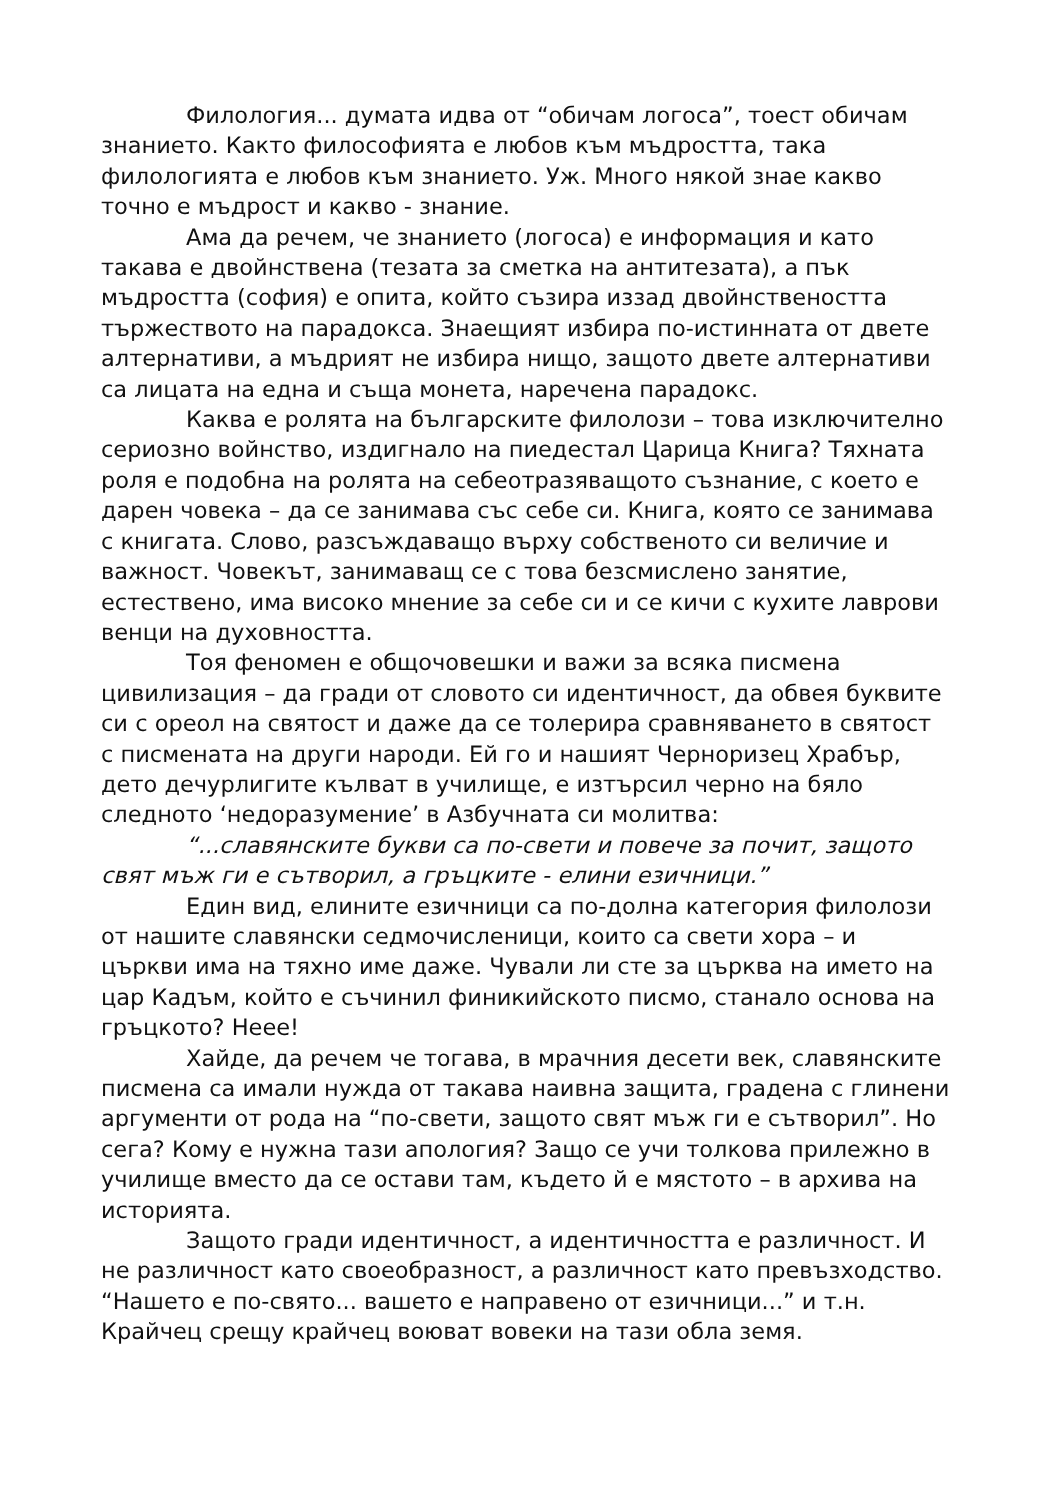Филология... думата идва от “обичам логоса”, тоест обичам знанието. Както философията е любов към мъдростта, така филологията е любов към знанието. Уж. Много някой знае какво точно е мъдрост и какво - знание.
Ама да речем, че знанието (логоса) е информация и като такава е двойнствена (тезата за сметка на антитезата), а пък мъдростта (софия) е опита, който съзира иззад двойнствеността тържеството на парадокса. Знаещият избира по-истинната от двете алтернативи, а мъдрият не избира нищо, защото двете алтернативи са лицата на една и съща монета, наречена парадокс.
Каква е ролята на българските филолози – това изключително сериозно войнство, издигнало на пиедестал Царица Книга? Тяхната роля е подобна на ролята на себеотразяващото съзнание, с което е дарен човека – да се занимава със себе си. Книга, която се занимава с книгата. Слово, разсъждаващо върху собственото си величие и важност. Човекът, занимаващ се с това безсмислено занятие, естествено, има високо мнение за себе си и се кичи с кухите лаврови венци на духовността.
Тоя феномен е общочовешки и важи за всяка писмена цивилизация – да гради от словото си идентичност, да обвея буквите си с ореол на святост и даже да се толерира сравняването в святост с писмената на други народи. Ей го и нашият Черноризец Храбър, дето дечурлигите кълват в училище, е изтърсил черно на бяло следното ‘недоразумение’ в Азбучната си молитва:
“...славянските букви са по-свети и повече за почит, защото свят мъж ги е сътворил, а гръцките - елини езичници.”
Един вид, елините езичници са по-долна категория филолози от нашите славянски седмочисленици, които са свети хора – и църкви има на тяхно име даже. Чували ли сте за църква на името на цар Кадъм, който е съчинил финикийското писмо, станало основа на гръцкото? Неее!
Хайде, да речем че тогава, в мрачния десети век, славянските писмена са имали нужда от такава наивна защита, градена с глинени аргументи от рода на “по-свети, защото свят мъж ги е сътворил”. Но сега? Кому е нужна тази апология? Защо се учи толкова прилежно в училище вместо да се остави там, където й е мястото – в архива на историята.
Защото гради идентичност, а идентичността е различност. И не различност като своеобразност, а различност като превъзходство. “Нашето е по-свято... вашето е направено от езичници...” и т.н. Крайчец срещу крайчец воюват вовеки на тази обла земя.